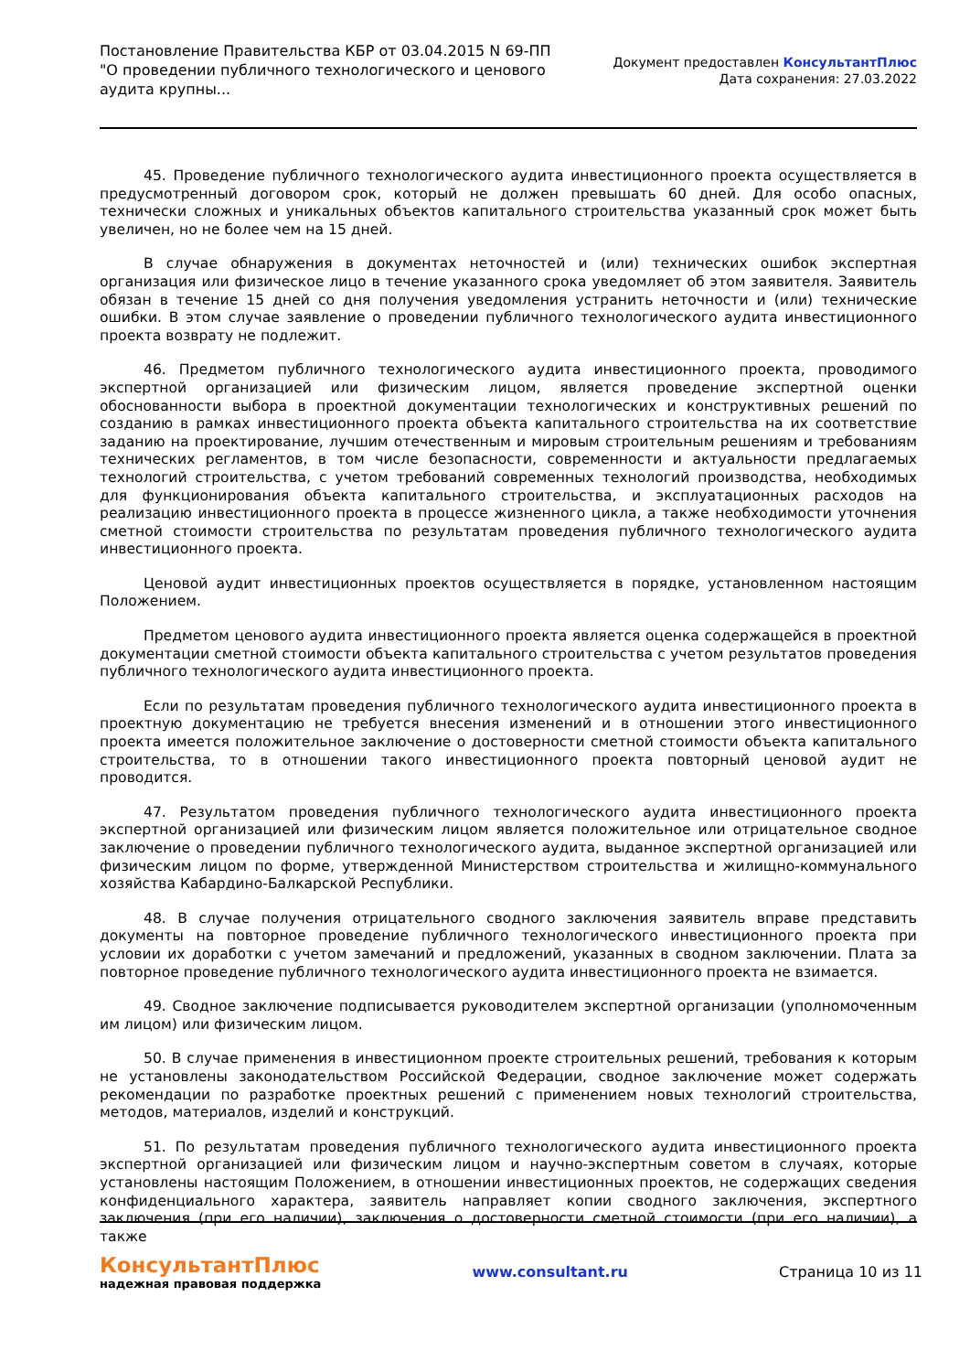Постановление Правительства КБР от 03.04.2015 N 69-ПП "О проведении публичного технологического и ценового аудита крупны...
Документ предоставлен КонсультантПлюс
Дата сохранения: 27.03.2022
45. Проведение публичного технологического аудита инвестиционного проекта осуществляется в предусмотренный договором срок, который не должен превышать 60 дней. Для особо опасных, технически сложных и уникальных объектов капитального строительства указанный срок может быть увеличен, но не более чем на 15 дней.
В случае обнаружения в документах неточностей и (или) технических ошибок экспертная организация или физическое лицо в течение указанного срока уведомляет об этом заявителя. Заявитель обязан в течение 15 дней со дня получения уведомления устранить неточности и (или) технические ошибки. В этом случае заявление о проведении публичного технологического аудита инвестиционного проекта возврату не подлежит.
46. Предметом публичного технологического аудита инвестиционного проекта, проводимого экспертной организацией или физическим лицом, является проведение экспертной оценки обоснованности выбора в проектной документации технологических и конструктивных решений по созданию в рамках инвестиционного проекта объекта капитального строительства на их соответствие заданию на проектирование, лучшим отечественным и мировым строительным решениям и требованиям технических регламентов, в том числе безопасности, современности и актуальности предлагаемых технологий строительства, с учетом требований современных технологий производства, необходимых для функционирования объекта капитального строительства, и эксплуатационных расходов на реализацию инвестиционного проекта в процессе жизненного цикла, а также необходимости уточнения сметной стоимости строительства по результатам проведения публичного технологического аудита инвестиционного проекта.
Ценовой аудит инвестиционных проектов осуществляется в порядке, установленном настоящим Положением.
Предметом ценового аудита инвестиционного проекта является оценка содержащейся в проектной документации сметной стоимости объекта капитального строительства с учетом результатов проведения публичного технологического аудита инвестиционного проекта.
Если по результатам проведения публичного технологического аудита инвестиционного проекта в проектную документацию не требуется внесения изменений и в отношении этого инвестиционного проекта имеется положительное заключение о достоверности сметной стоимости объекта капитального строительства, то в отношении такого инвестиционного проекта повторный ценовой аудит не проводится.
47. Результатом проведения публичного технологического аудита инвестиционного проекта экспертной организацией или физическим лицом является положительное или отрицательное сводное заключение о проведении публичного технологического аудита, выданное экспертной организацией или физическим лицом по форме, утвержденной Министерством строительства и жилищно-коммунального хозяйства Кабардино-Балкарской Республики.
48. В случае получения отрицательного сводного заключения заявитель вправе представить документы на повторное проведение публичного технологического инвестиционного проекта при условии их доработки с учетом замечаний и предложений, указанных в сводном заключении. Плата за повторное проведение публичного технологического аудита инвестиционного проекта не взимается.
49. Сводное заключение подписывается руководителем экспертной организации (уполномоченным им лицом) или физическим лицом.
50. В случае применения в инвестиционном проекте строительных решений, требования к которым не установлены законодательством Российской Федерации, сводное заключение может содержать рекомендации по разработке проектных решений с применением новых технологий строительства, методов, материалов, изделий и конструкций.
51. По результатам проведения публичного технологического аудита инвестиционного проекта экспертной организацией или физическим лицом и научно-экспертным советом в случаях, которые установлены настоящим Положением, в отношении инвестиционных проектов, не содержащих сведения конфиденциального характера, заявитель направляет копии сводного заключения, экспертного заключения (при его наличии), заключения о достоверности сметной стоимости (при его наличии), а также
КонсультантПлюс
надежная правовая поддержка
www.consultant.ru Страница 10 из 11